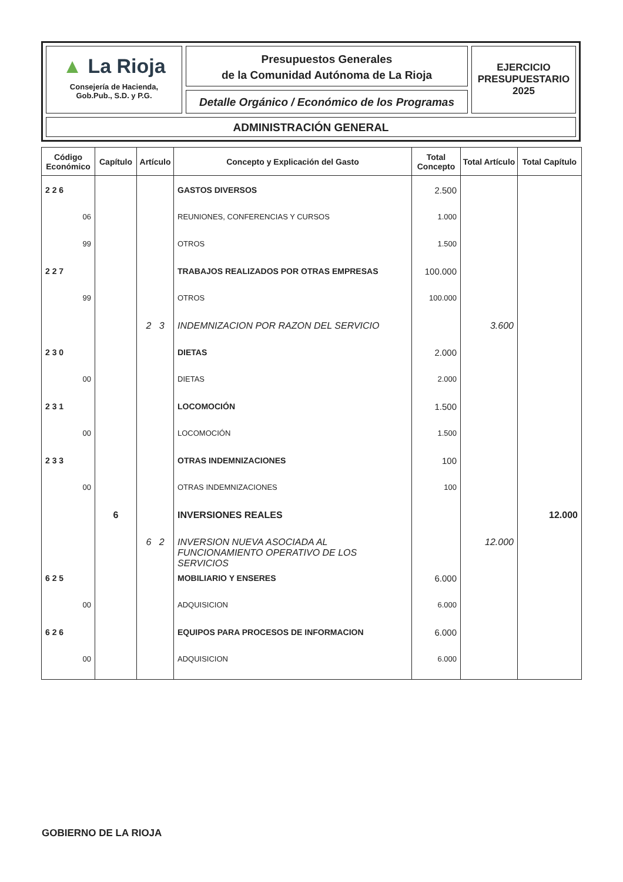▲ La Rioja
Consejería de Hacienda,
Gob.Pub., S.D. y P.G.
Presupuestos Generales
de la Comunidad Autónoma de La Rioja
Detalle Orgánico / Económico de los Programas
EJERCICIO
PRESUPUESTARIO
2025
ADMINISTRACIÓN GENERAL
| Código Económico | Capítulo | Artículo | Concepto y Explicación del Gasto | Total Concepto | Total Artículo | Total Capítulo |
| --- | --- | --- | --- | --- | --- | --- |
| 2 2 6 | | | GASTOS DIVERSOS | 2.500 | | |
| 06 | | | REUNIONES, CONFERENCIAS Y CURSOS | 1.000 | | |
| 99 | | | OTROS | 1.500 | | |
| 2 2 7 | | | TRABAJOS REALIZADOS POR OTRAS EMPRESAS | 100.000 | | |
| 99 | | | OTROS | 100.000 | | |
| | | 2 3 | INDEMNIZACION POR RAZON DEL SERVICIO | | 3.600 | |
| 2 3 0 | | | DIETAS | 2.000 | | |
| 00 | | | DIETAS | 2.000 | | |
| 2 3 1 | | | LOCOMOCIÓN | 1.500 | | |
| 00 | | | LOCOMOCIÓN | 1.500 | | |
| 2 3 3 | | | OTRAS INDEMNIZACIONES | 100 | | |
| 00 | | | OTRAS INDEMNIZACIONES | 100 | | |
| | 6 | | INVERSIONES REALES | | | 12.000 |
| | | 6 2 | INVERSION NUEVA ASOCIADA AL FUNCIONAMIENTO OPERATIVO DE LOS SERVICIOS | | 12.000 | |
| 6 2 5 | | | MOBILIARIO Y ENSERES | 6.000 | | |
| 00 | | | ADQUISICION | 6.000 | | |
| 6 2 6 | | | EQUIPOS PARA PROCESOS DE INFORMACION | 6.000 | | |
| 00 | | | ADQUISICION | 6.000 | | |
GOBIERNO DE LA RIOJA